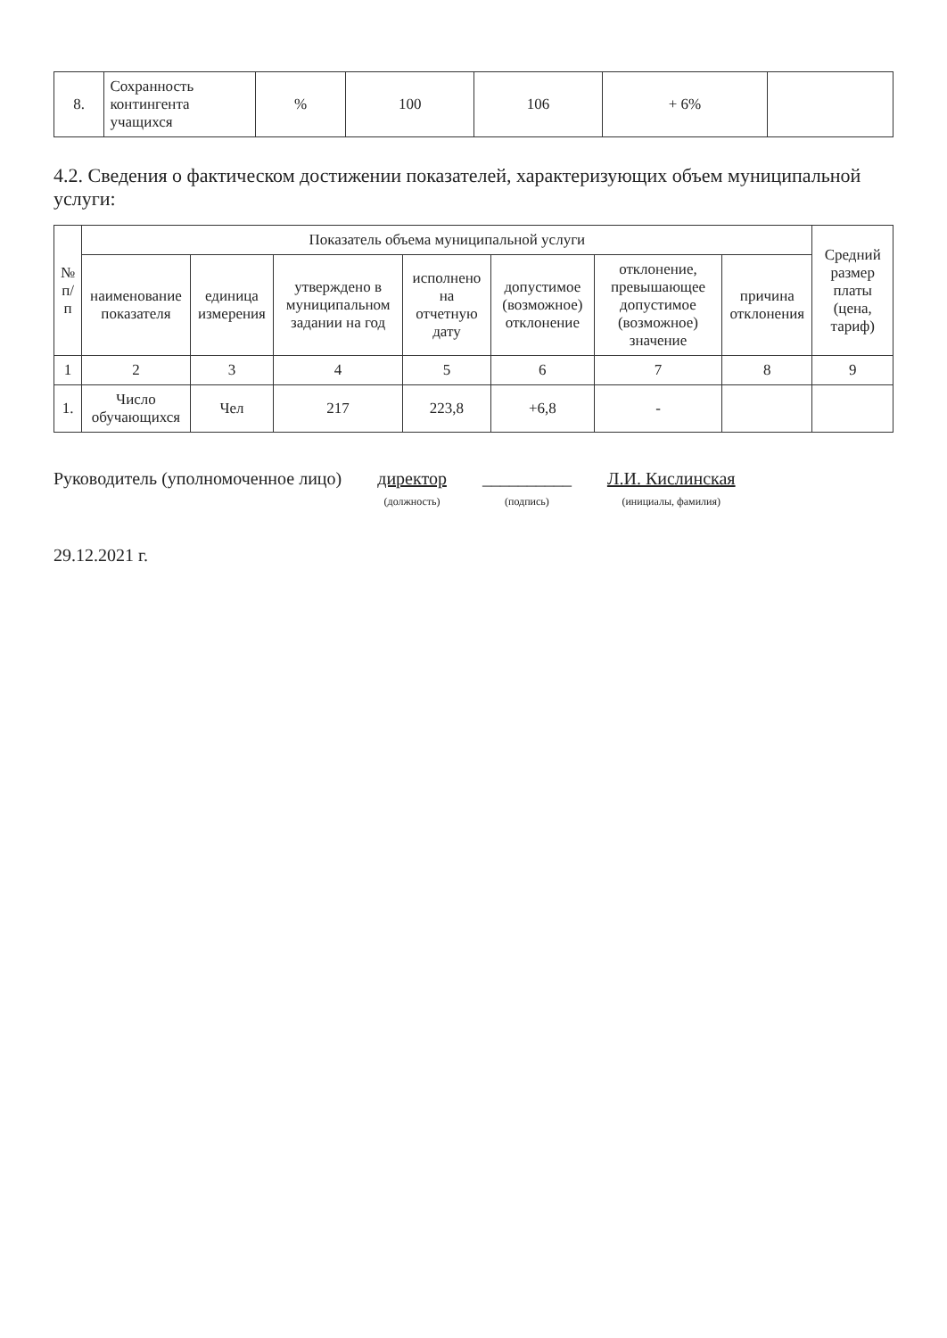| 8. | Сохранность контингента учащихся | % | 100 | 106 | + 6% | |
4.2. Сведения о фактическом достижении показателей, характеризующих объем муниципальной услуги:
| № п/п | Показатель объема муниципальной услуги | | | | | | | Средний размер платы (цена, тариф) |
| --- | --- | --- | --- | --- | --- | --- | --- | --- |
| | наименование показателя | единица измерения | утверждено в муниципальном задании на год | исполнено на отчетную дату | допустимое (возможное) отклонение | отклонение, превышающее допустимое (возможное) значение | причина отклонения | |
| 1 | 2 | 3 | 4 | 5 | 6 | 7 | 8 | 9 |
| 1. | Число обучающихся | Чел | 217 | 223,8 | +6,8 | - | | |
Руководитель (уполномоченное лицо)
директор
(должность)
__________
(подпись)
Л.И. Кислинская
(инициалы, фамилия)
29.12.2021 г.